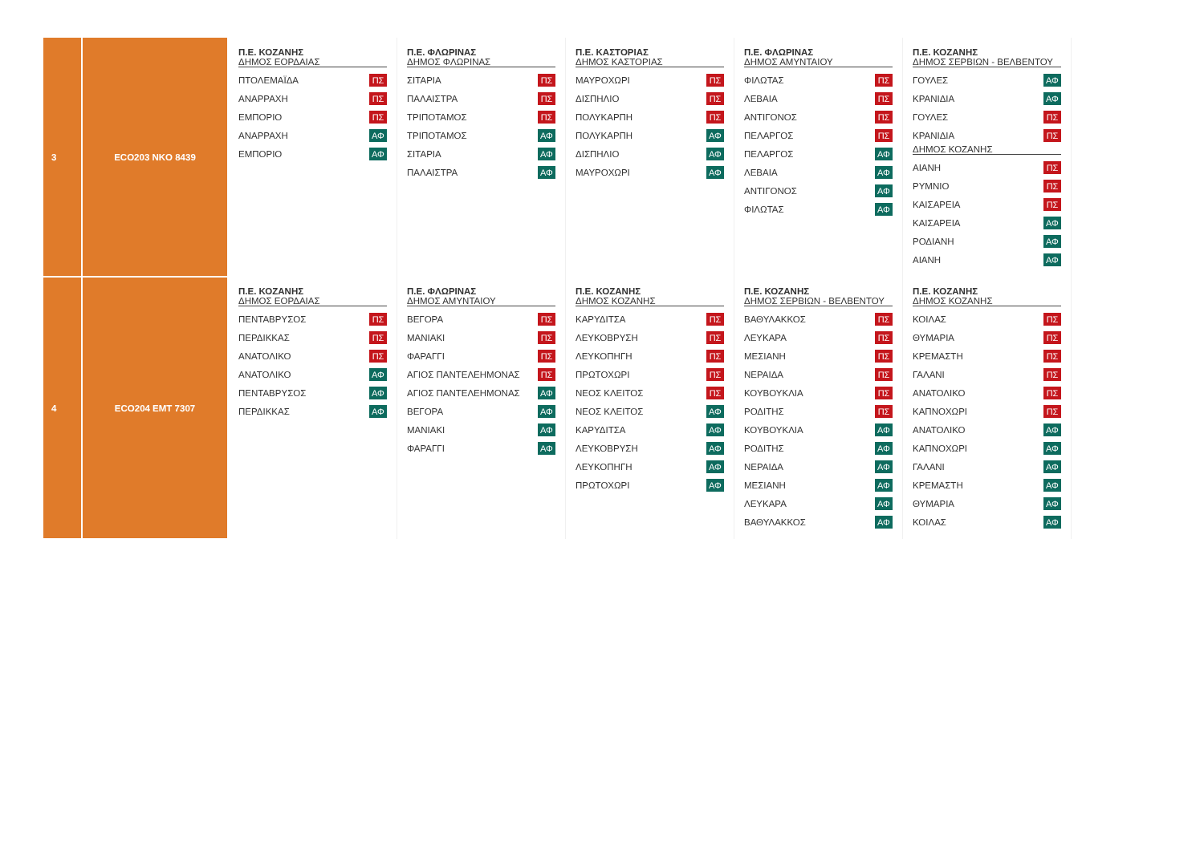| 3 | ECO203 NKO 8439 | Π.Ε. ΚΟΖΑΝΗΣ ΔΗΜΟΣ ΕΟΡΔΑΙΑΣ ΠΤΟΛΕΜΑΪΔΑ ΠΣ ΑΝΑΡΡΑΧΗ ΠΣ ΕΜΠΟΡΙΟ ΠΣ ΑΝΑΡΡΑΧΗ ΑΦ ΕΜΠΟΡΙΟ ΑΦ | Π.Ε. ΦΛΩΡΙΝΑΣ ΔΗΜΟΣ ΦΛΩΡΙΝΑΣ ΣΙΤΑΡΙΑ ΠΣ ΠΑΛΑΙΣΤΡΑ ΠΣ ΤΡΙΠΟΤΑΜΟΣ ΠΣ ΤΡΙΠΟΤΑΜΟΣ ΑΦ ΣΙΤΑΡΙΑ ΑΦ ΠΑΛΑΙΣΤΡΑ ΑΦ | Π.Ε. ΚΑΣΤΟΡΙΑΣ ΔΗΜΟΣ ΚΑΣΤΟΡΙΑΣ ΜΑΥΡΟΧΩΡΙ ΠΣ ΔΙΣΠΗΛΙΟ ΠΣ ΠΟΛΥΚΑΡΠΗ ΠΣ ΠΟΛΥΚΑΡΠΗ ΑΦ ΔΙΣΠΗΛΙΟ ΑΦ ΜΑΥΡΟΧΩΡΙ ΑΦ | Π.Ε. ΦΛΩΡΙΝΑΣ ΔΗΜΟΣ ΑΜΥΝΤΑΙΟΥ ΦΙΛΩΤΑΣ ΠΣ ΛΕΒΑΙΑ ΠΣ ΑΝΤΙΓΟΝΟΣ ΠΣ ΠΕΛΑΡΓΟΣ ΠΣ ΠΕΛΑΡΓΟΣ ΑΦ ΛΕΒΑΙΑ ΑΦ ΑΝΤΙΓΟΝΟΣ ΑΦ ΦΙΛΩΤΑΣ ΑΦ | Π.Ε. ΚΟΖΑΝΗΣ ΔΗΜΟΣ ΣΕΡΒΙΩΝ - ΒΕΛΒΕΝΤΟΥ ΓΟΥΛΕΣ ΑΦ ΚΡΑΝΙΔΙΑ ΑΦ ΓΟΥΛΕΣ ΠΣ ΚΡΑΝΙΔΙΑ ΠΣ ΔΗΜΟΣ ΚΟΖΑΝΗΣ ΑΙΑΝΗ ΠΣ ΡΥΜΝΙΟ ΠΣ ΚΑΙΣΑΡΕΙΑ ΠΣ ΚΑΙΣΑΡΕΙΑ ΑΦ ΡΟΔΙΑΝΗ ΑΦ ΑΙΑΝΗ ΑΦ | |
| 4 | ECO204 EMT 7307 | Π.Ε. ΚΟΖΑΝΗΣ ΔΗΜΟΣ ΕΟΡΔΑΙΑΣ ΠΕΝΤΑΒΡΥΣΟΣ ΠΣ ΠΕΡΔΙΚΚΑΣ ΠΣ ΑΝΑΤΟΛΙΚΟ ΠΣ ΑΝΑΤΟΛΙΚΟ ΑΦ ΠΕΝΤΑΒΡΥΣΟΣ ΑΦ ΠΕΡΔΙΚΚΑΣ ΑΦ | Π.Ε. ΦΛΩΡΙΝΑΣ ΔΗΜΟΣ ΑΜΥΝΤΑΙΟΥ ΒΕΓΟΡΑ ΠΣ ΜΑΝΙΑΚΙ ΠΣ ΦΑΡΑΓΓΙ ΠΣ ΑΓΙΟΣ ΠΑΝΤΕΛΕΗΜΟΝΑΣ ΠΣ ΑΓΙΟΣ ΠΑΝΤΕΛΕΗΜΟΝΑΣ ΑΦ ΒΕΓΟΡΑ ΑΦ ΜΑΝΙΑΚΙ ΑΦ ΦΑΡΑΓΓΙ ΑΦ | Π.Ε. ΚΟΖΑΝΗΣ ΔΗΜΟΣ ΚΟΖΑΝΗΣ ΚΑΡΥΔΙΤΣΑ ΠΣ ΛΕΥΚΟΒΡΥΣΗ ΠΣ ΛΕΥΚΟΠΗΓΗ ΠΣ ΠΡΩΤΟΧΩΡΙ ΠΣ ΝΕΟΣ ΚΛΕΙΤΟΣ ΠΣ ΝΕΟΣ ΚΛΕΙΤΟΣ ΑΦ ΚΑΡΥΔΙΤΣΑ ΑΦ ΛΕΥΚΟΒΡΥΣΗ ΑΦ ΛΕΥΚΟΠΗΓΗ ΑΦ ΠΡΩΤΟΧΩΡΙ ΑΦ | Π.Ε. ΚΟΖΑΝΗΣ ΔΗΜΟΣ ΣΕΡΒΙΩΝ - ΒΕΛΒΕΝΤΟΥ ΒΑΘΥΛΑΚΚΟΣ ΠΣ ΛΕΥΚΑΡΑ ΠΣ ΜΕΣΙΑΝΗ ΠΣ ΝΕΡΑΙΔΑ ΠΣ ΚΟΥΒΟΥΚΛΙΑ ΠΣ ΡΟΔΙΤΗΣ ΠΣ ΚΟΥΒΟΥΚΛΙΑ ΑΦ ΡΟΔΙΤΗΣ ΑΦ ΝΕΡΑΙΔΑ ΑΦ ΜΕΣΙΑΝΗ ΑΦ ΛΕΥΚΑΡΑ ΑΦ ΒΑΘΥΛΑΚΚΟΣ ΑΦ | Π.Ε. ΚΟΖΑΝΗΣ ΔΗΜΟΣ ΚΟΖΑΝΗΣ ΚΟΙΛΑΣ ΠΣ ΘΥΜΑΡΙΑ ΠΣ ΚΡΕΜΑΣΤΗ ΠΣ ΓΑΛΑΝΙ ΠΣ ΑΝΑΤΟΛΙΚΟ ΠΣ ΚΑΠΝΟΧΩΡΙ ΠΣ ΑΝΑΤΟΛΙΚΟ ΑΦ ΚΑΠΝΟΧΩΡΙ ΑΦ ΓΑΛΑΝΙ ΑΦ ΚΡΕΜΑΣΤΗ ΑΦ ΘΥΜΑΡΙΑ ΑΦ ΚΟΙΛΑΣ ΑΦ | |